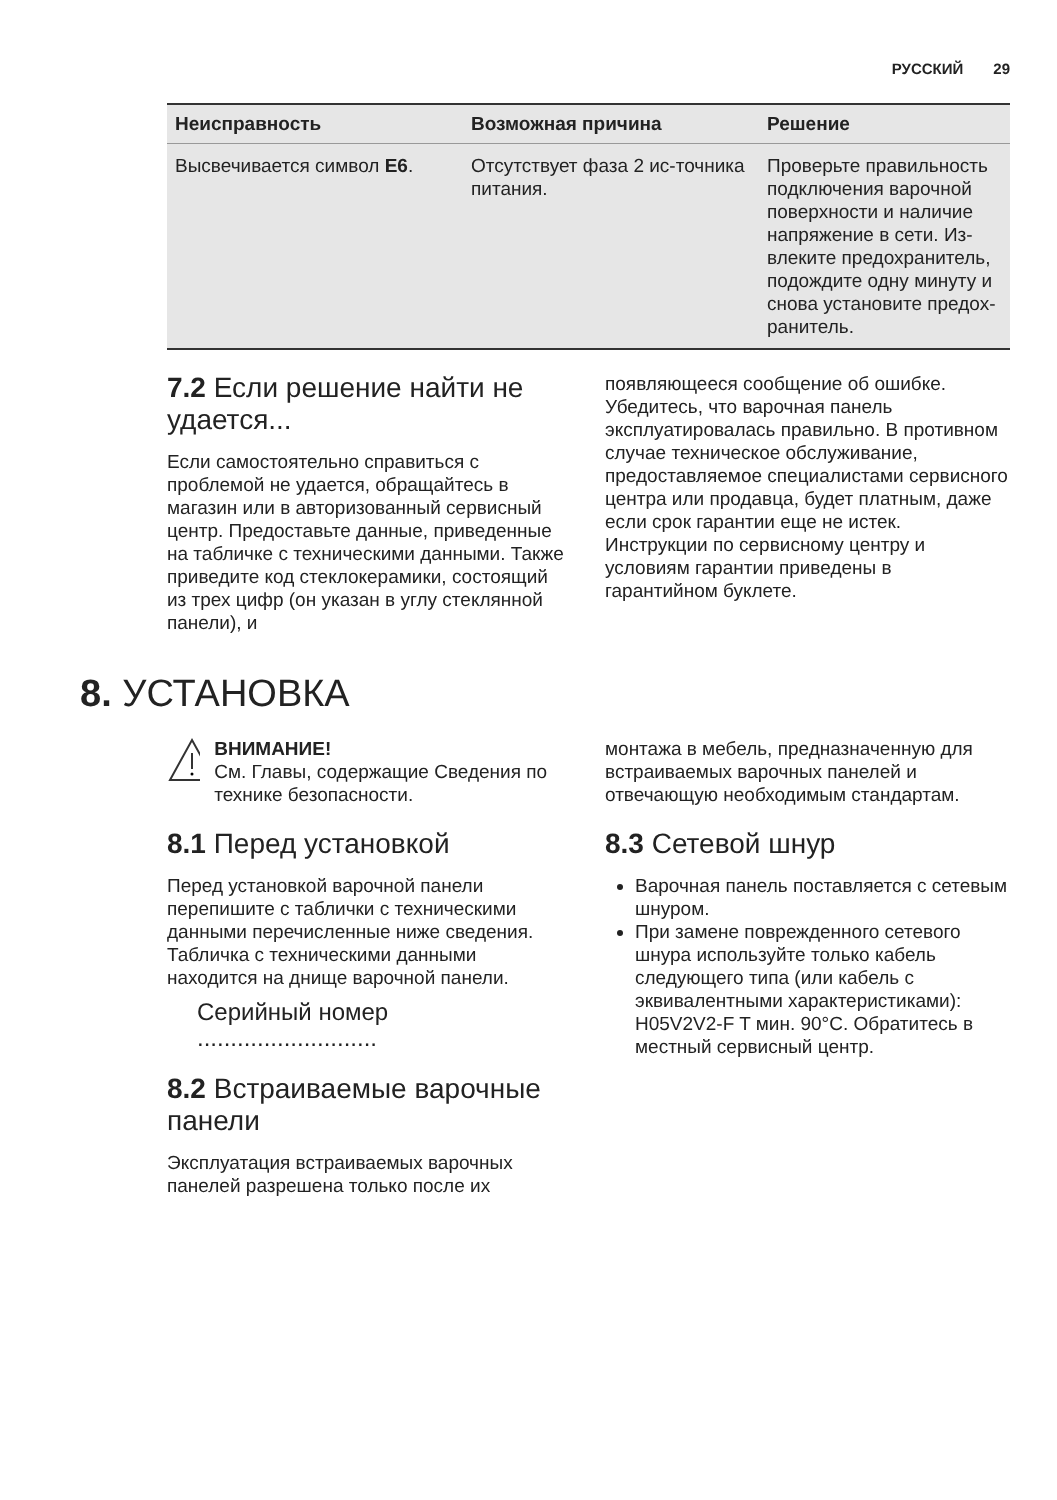РУССКИЙ 29
| Неисправность | Возможная причина | Решение |
| --- | --- | --- |
| Высвечивается символ E6 . | Отсутствует фаза 2 ис-точника питания. | Проверьте правильность подключения варочной поверхности и наличие напряжение в сети. Из-влеките предохранитель, подождите одну минуту и снова установите предох-ранитель. |
7.2 Если решение найти не удается...
Если самостоятельно справиться с проблемой не удается, обращайтесь в магазин или в авторизованный сервисный центр. Предоставьте данные, приведенные на табличке с техническими данными. Также приведите код стеклокерамики, состоящий из трех цифр (он указан в углу стеклянной панели), и
появляющееся сообщение об ошибке. Убедитесь, что варочная панель эксплуатировалась правильно. В противном случае техническое обслуживание, предоставляемое специалистами сервисного центра или продавца, будет платным, даже если срок гарантии еще не истек. Инструкции по сервисному центру и условиям гарантии приведены в гарантийном буклете.
8. УСТАНОВКА
ВНИМАНИЕ!
См. Главы, содержащие Сведения по технике безопасности.
8.1 Перед установкой
Перед установкой варочной панели перепишите с таблички с техническими данными перечисленные ниже сведения. Табличка с техническими данными находится на днище варочной панели.
Серийный номер ...........................
8.2 Встраиваемые варочные панели
Эксплуатация встраиваемых варочных панелей разрешена только после их
монтажа в мебель, предназначенную для встраиваемых варочных панелей и отвечающую необходимым стандартам.
8.3 Сетевой шнур
Варочная панель поставляется с сетевым шнуром.
При замене поврежденного сетевого шнура используйте только кабель следующего типа (или кабель с эквивалентными характеристиками): H05V2V2-F T мин. 90°C. Обратитесь в местный сервисный центр.